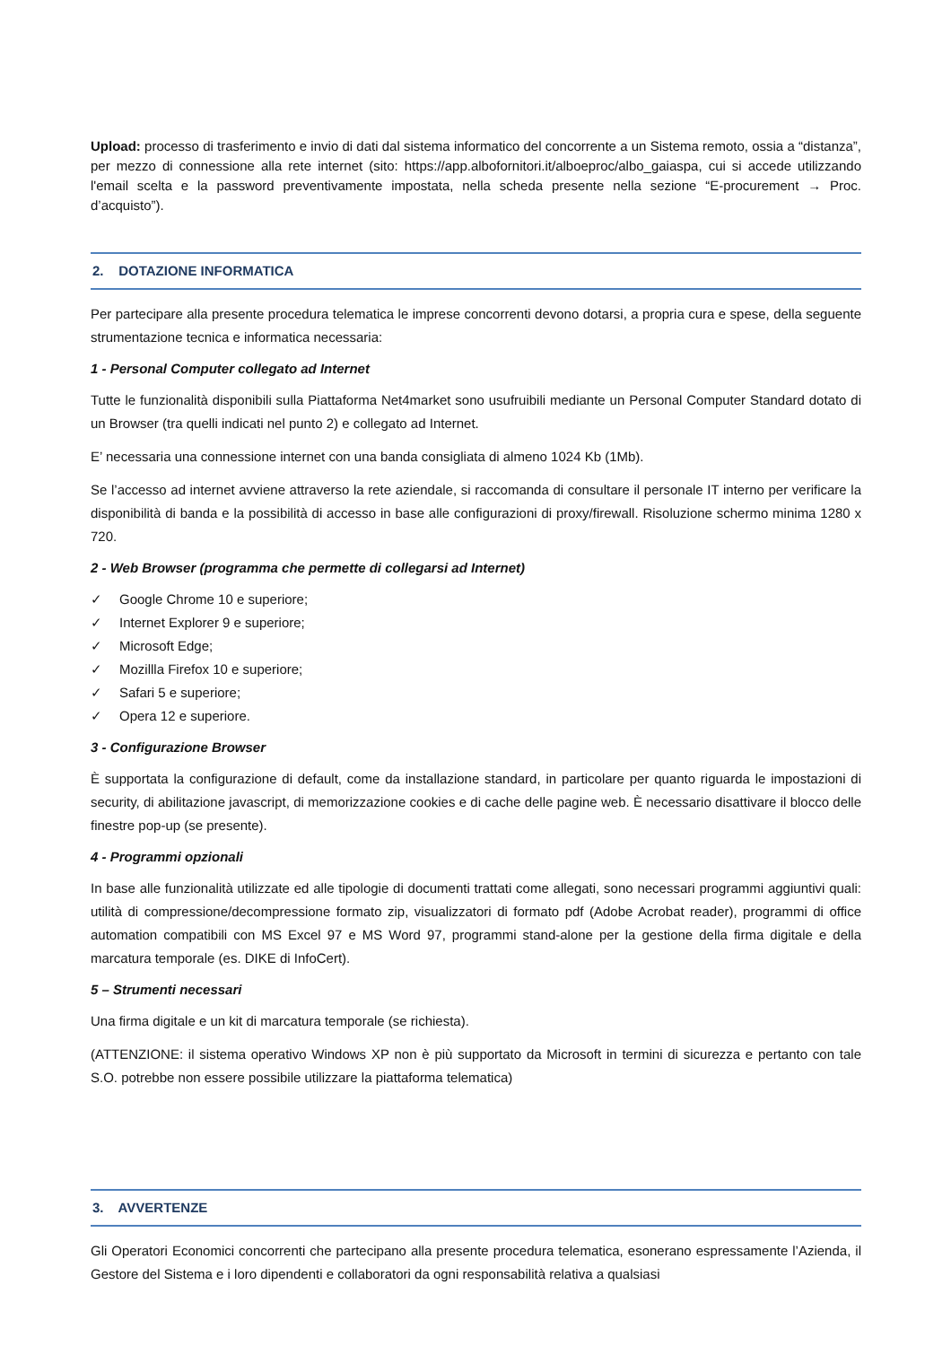Upload: processo di trasferimento e invio di dati dal sistema informatico del concorrente a un Sistema remoto, ossia a “distanza”, per mezzo di connessione alla rete internet (sito: https://app.albofornitori.it/alboeproc/albo_gaiaspa, cui si accede utilizzando l'email scelta e la password preventivamente impostata, nella scheda presente nella sezione “E-procurement → Proc. d’acquisto”).
2. DOTAZIONE INFORMATICA
Per partecipare alla presente procedura telematica le imprese concorrenti devono dotarsi, a propria cura e spese, della seguente strumentazione tecnica e informatica necessaria:
1 - Personal Computer collegato ad Internet
Tutte le funzionalità disponibili sulla Piattaforma Net4market sono usufruibili mediante un Personal Computer Standard dotato di un Browser (tra quelli indicati nel punto 2) e collegato ad Internet.
E’ necessaria una connessione internet con una banda consigliata di almeno 1024 Kb (1Mb).
Se l’accesso ad internet avviene attraverso la rete aziendale, si raccomanda di consultare il personale IT interno per verificare la disponibilità di banda e la possibilità di accesso in base alle configurazioni di proxy/firewall. Risoluzione schermo minima 1280 x 720.
2 - Web Browser (programma che permette di collegarsi ad Internet)
✓ Google Chrome 10 e superiore;
✓ Internet Explorer 9 e superiore;
✓ Microsoft Edge;
✓ Mozillla Firefox 10 e superiore;
✓ Safari 5 e superiore;
✓ Opera 12 e superiore.
3 - Configurazione Browser
È supportata la configurazione di default, come da installazione standard, in particolare per quanto riguarda le impostazioni di security, di abilitazione javascript, di memorizzazione cookies e di cache delle pagine web. È necessario disattivare il blocco delle finestre pop-up (se presente).
4 - Programmi opzionali
In base alle funzionalità utilizzate ed alle tipologie di documenti trattati come allegati, sono necessari programmi aggiuntivi quali: utilità di compressione/decompressione formato zip, visualizzatori di formato pdf (Adobe Acrobat reader), programmi di office automation compatibili con MS Excel 97 e MS Word 97, programmi stand-alone per la gestione della firma digitale e della marcatura temporale (es. DIKE di InfoCert).
5 – Strumenti necessari
Una firma digitale e un kit di marcatura temporale (se richiesta).
(ATTENZIONE: il sistema operativo Windows XP non è più supportato da Microsoft in termini di sicurezza e pertanto con tale S.O. potrebbe non essere possibile utilizzare la piattaforma telematica)
3. AVVERTENZE
Gli Operatori Economici concorrenti che partecipano alla presente procedura telematica, esonerano espressamente l’Azienda, il Gestore del Sistema e i loro dipendenti e collaboratori da ogni responsabilità relativa a qualsiasi